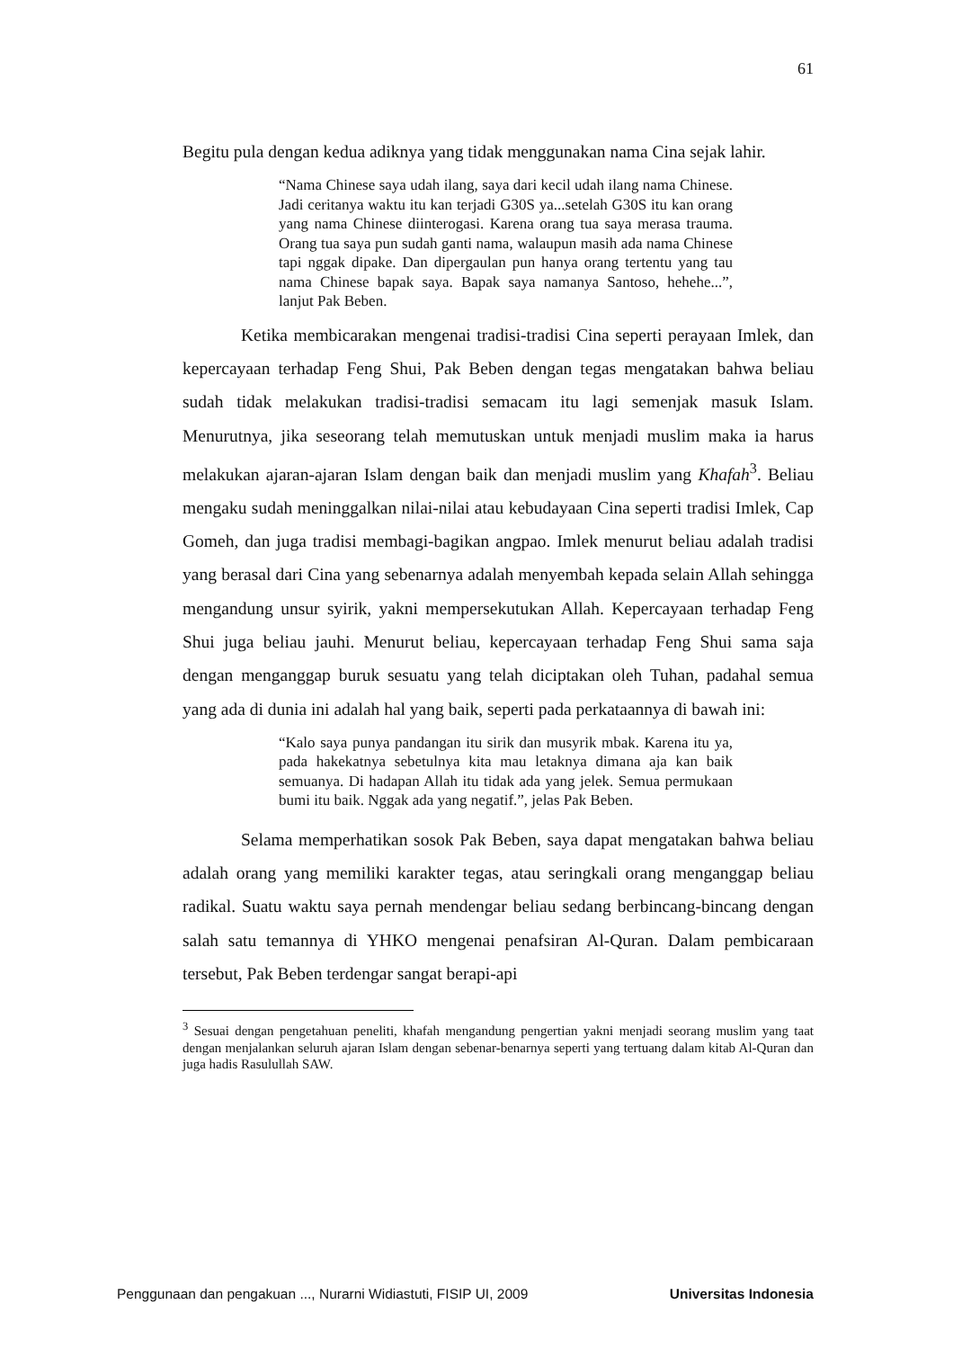61
Begitu pula dengan kedua adiknya yang tidak menggunakan nama Cina sejak lahir.
“Nama Chinese saya udah ilang, saya dari kecil udah ilang nama Chinese. Jadi ceritanya waktu itu kan terjadi G30S ya...setelah G30S itu kan orang yang nama Chinese diinterogasi. Karena orang tua saya merasa trauma. Orang tua saya pun sudah ganti nama, walaupun masih ada nama Chinese tapi nggak dipake. Dan dipergaulan pun hanya orang tertentu yang tau nama Chinese bapak saya. Bapak saya namanya Santoso, hehehe...”, lanjut Pak Beben.
Ketika membicarakan mengenai tradisi-tradisi Cina seperti perayaan Imlek, dan kepercayaan terhadap Feng Shui, Pak Beben dengan tegas mengatakan bahwa beliau sudah tidak melakukan tradisi-tradisi semacam itu lagi semenjak masuk Islam. Menurutnya, jika seseorang telah memutuskan untuk menjadi muslim maka ia harus melakukan ajaran-ajaran Islam dengan baik dan menjadi muslim yang Khafah<sup>3</sup>. Beliau mengaku sudah meninggalkan nilai-nilai atau kebudayaan Cina seperti tradisi Imlek, Cap Gomeh, dan juga tradisi membagi-bagikan angpao. Imlek menurut beliau adalah tradisi yang berasal dari Cina yang sebenarnya adalah menyembah kepada selain Allah sehingga mengandung unsur syirik, yakni mempersekutukan Allah. Kepercayaan terhadap Feng Shui juga beliau jauhi. Menurut beliau, kepercayaan terhadap Feng Shui sama saja dengan menganggap buruk sesuatu yang telah diciptakan oleh Tuhan, padahal semua yang ada di dunia ini adalah hal yang baik, seperti pada perkataannya di bawah ini:
“Kalo saya punya pandangan itu sirik dan musyrik mbak. Karena itu ya, pada hakekatnya sebetulnya kita mau letaknya dimana aja kan baik semuanya. Di hadapan Allah itu tidak ada yang jelek. Semua permukaan bumi itu baik. Nggak ada yang negatif.”, jelas Pak Beben.
Selama memperhatikan sosok Pak Beben, saya dapat mengatakan bahwa beliau adalah orang yang memiliki karakter tegas, atau seringkali orang menganggap beliau radikal. Suatu waktu saya pernah mendengar beliau sedang berbincang-bincang dengan salah satu temannya di YHKO mengenai penafsiran Al-Quran. Dalam pembicaraan tersebut, Pak Beben terdengar sangat berapi-api
<sup>3</sup> Sesuai dengan pengetahuan peneliti, khafah mengandung pengertian yakni menjadi seorang muslim yang taat dengan menjalankan seluruh ajaran Islam dengan sebenar-benarnya seperti yang tertuang dalam kitab Al-Quran dan juga hadis Rasulullah SAW.
Penggunaan dan pengakuan ..., Nurarni Widiastuti, FISIP UI, 2009 Universitas Indonesia